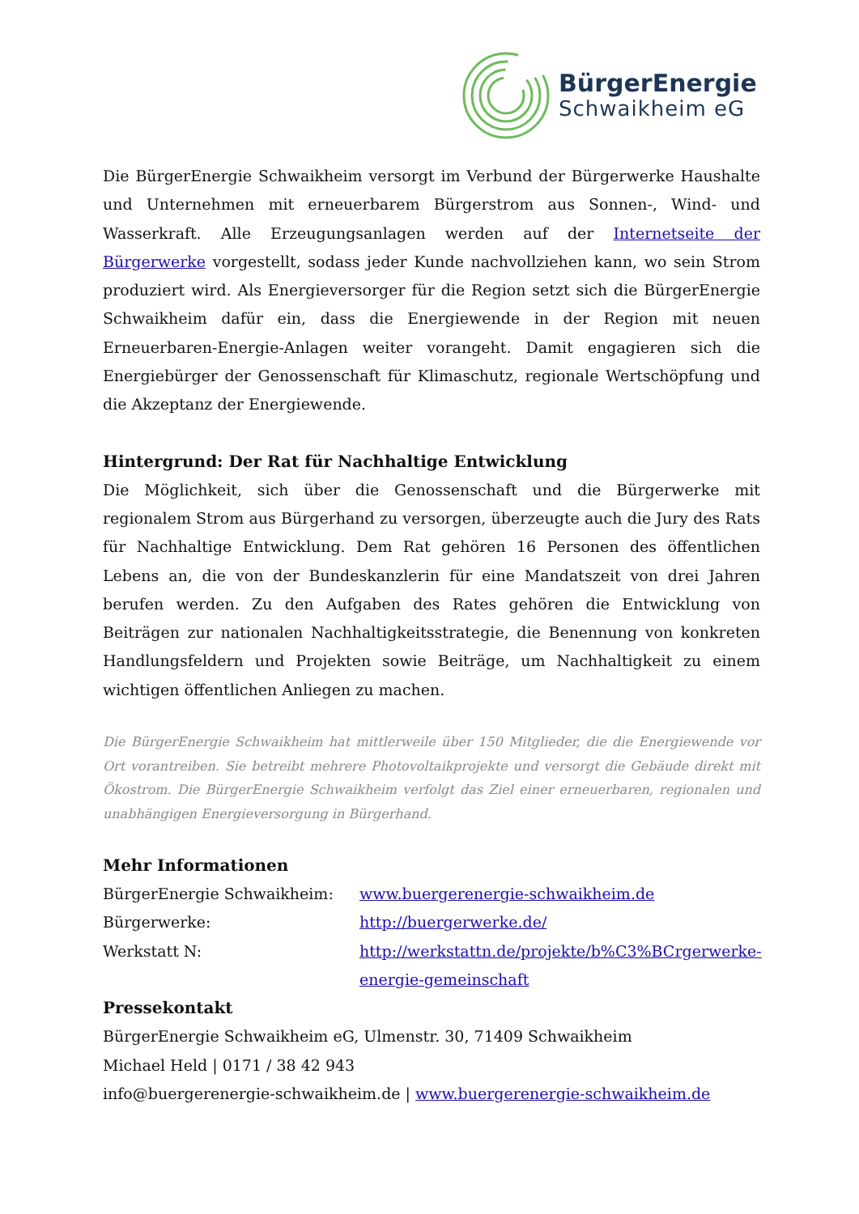BürgerEnergie
Schwaikheim eG
Die BürgerEnergie Schwaikheim versorgt im Verbund der Bürgerwerke Haushalte und Unternehmen mit erneuerbarem Bürgerstrom aus Sonnen-, Wind- und Wasserkraft. Alle Erzeugungsanlagen werden auf der Internetseite der Bürgerwerke vorgestellt, sodass jeder Kunde nachvollziehen kann, wo sein Strom produziert wird. Als Energieversorger für die Region setzt sich die BürgerEnergie Schwaikheim dafür ein, dass die Energiewende in der Region mit neuen Erneuerbaren-Energie-Anlagen weiter vorangeht. Damit engagieren sich die Energiebürger der Genossenschaft für Klimaschutz, regionale Wertschöpfung und die Akzeptanz der Energiewende.
Hintergrund: Der Rat für Nachhaltige Entwicklung
Die Möglichkeit, sich über die Genossenschaft und die Bürgerwerke mit regionalem Strom aus Bürgerhand zu versorgen, überzeugte auch die Jury des Rats für Nachhaltige Entwicklung. Dem Rat gehören 16 Personen des öffentlichen Lebens an, die von der Bundeskanzlerin für eine Mandatszeit von drei Jahren berufen werden. Zu den Aufgaben des Rates gehören die Entwicklung von Beiträgen zur nationalen Nachhaltigkeitsstrategie, die Benennung von konkreten Handlungsfeldern und Projekten sowie Beiträge, um Nachhaltigkeit zu einem wichtigen öffentlichen Anliegen zu machen.
Die BürgerEnergie Schwaikheim hat mittlerweile über 150 Mitglieder, die die Energiewende vor Ort vorantreiben. Sie betreibt mehrere Photovoltaikprojekte und versorgt die Gebäude direkt mit Ökostrom. Die BürgerEnergie Schwaikheim verfolgt das Ziel einer erneuerbaren, regionalen und unabhängigen Energieversorgung in Bürgerhand.
Mehr Informationen
BürgerEnergie Schwaikheim: www.buergerenergie-schwaikheim.de
Bürgerwerke: http://buergerwerke.de/
Werkstatt N: http://werkstattn.de/projekte/b%C3%BCrgerwerke-energie-gemeinschaft
Pressekontakt
BürgerEnergie Schwaikheim eG, Ulmenstr. 30, 71409 Schwaikheim
Michael Held | 0171 / 38 42 943
info@buergerenergie-schwaikheim.de | www.buergerenergie-schwaikheim.de